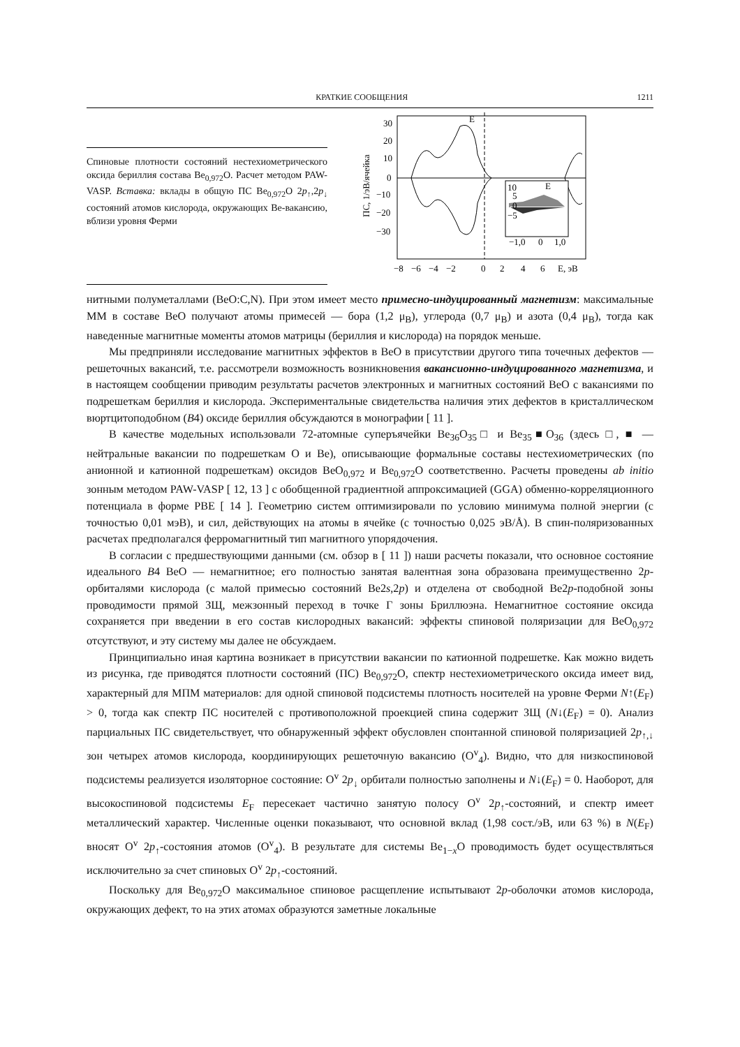КРАТКИЕ СООБЩЕНИЯ 1211
Спиновые плотности состояний нестехиометрического оксида бериллия состава Be<sub>0,972</sub>O. Расчет методом PAW-VASP. Вставка: вклады в общую ПС Be<sub>0,972</sub>O 2p<sub>↑</sub>,2p<sub>↓</sub> состояний атомов кислорода, окружающих Be-вакансию, вблизи уровня Ферми
30
20
10
0
−10
−20
−30
E
E
10
5
0
−5
−1,0
0
1,0
−8
−6
−4
−2
0
2
4
6
E, эВ
ПС, 1/эВ/ячейка
нитными полуметаллами (BeO:C,N). При этом имеет место примесно-индуцированный магнетизм: максимальные ММ в составе BeO получают атомы примесей — бора (1,2 μ<sub>B</sub>), углерода (0,7 μ<sub>B</sub>) и азота (0,4 μ<sub>B</sub>), тогда как наведенные магнитные моменты атомов матрицы (бериллия и кислорода) на порядок меньше.
Мы предприняли исследование магнитных эффектов в BeO в присутствии другого типа точечных дефектов — решеточных вакансий, т.е. рассмотрели возможность возникновения вакансионно-индуцированного магнетизма, и в настоящем сообщении приводим результаты расчетов электронных и магнитных состояний BeO с вакансиями по подрешеткам бериллия и кислорода. Экспериментальные свидетельства наличия этих дефектов в кристаллическом вюртцитоподобном (B4) оксиде бериллия обсуждаются в монографии [ 11 ].
В качестве модельных использовали 72-атомные суперъячейки Be<sub>36</sub>O<sub>35</sub>□ и Be<sub>35</sub>■O<sub>36</sub> (здесь □, ■ — нейтральные вакансии по подрешеткам O и Be), описывающие формальные составы нестехиометрических (по анионной и катионной подрешеткам) оксидов BeO<sub>0,972</sub> и Be<sub>0,972</sub>O соответственно. Расчеты проведены ab initio зонным методом PAW-VASP [ 12, 13 ] с обобщенной градиентной аппроксимацией (GGA) обменно-корреляционного потенциала в форме PBE [ 14 ]. Геометрию систем оптимизировали по условию минимума полной энергии (с точностью 0,01 мэВ), и сил, действующих на атомы в ячейке (с точностью 0,025 эВ/Å). В спин-поляризованных расчетах предполагался ферромагнитный тип магнитного упорядочения.
В согласии с предшествующими данными (см. обзор в [ 11 ]) наши расчеты показали, что основное состояние идеального B4 BeO — немагнитное; его полностью занятая валентная зона образована преимущественно 2p-орбиталями кислорода (с малой примесью состояний Be2s,2p) и отделена от свободной Be2p-подобной зоны проводимости прямой ЗЩ, межзонный переход в точке Γ зоны Бриллюэна. Немагнитное состояние оксида сохраняется при введении в его состав кислородных вакансий: эффекты спиновой поляризации для BeO<sub>0,972</sub> отсутствуют, и эту систему мы далее не обсуждаем.
Принципиально иная картина возникает в присутствии вакансии по катионной подрешетке. Как можно видеть из рисунка, где приводятся плотности состояний (ПС) Be<sub>0,972</sub>O, спектр нестехиометрического оксида имеет вид, характерный для МПМ материалов: для одной спиновой подсистемы плотность носителей на уровне Ферми N↑(E<sub>F</sub>) > 0, тогда как спектр ПС носителей с противоположной проекцией спина содержит ЗЩ (N↓(E<sub>F</sub>) = 0). Анализ парциальных ПС свидетельствует, что обнаруженный эффект обусловлен спонтанной спиновой поляризацией 2p<sub>↑,↓</sub> зон четырех атомов кислорода, координирующих решеточную вакансию (O<sup>v</sup><sub>4</sub>). Видно, что для низкоспиновой подсистемы реализуется изоляторное состояние: O<sup>v</sup> 2p<sub>↓</sub> орбитали полностью заполнены и N↓(E<sub>F</sub>) = 0. Наоборот, для высокоспиновой подсистемы E<sub>F</sub> пересекает частично занятую полосу O<sup>v</sup> 2p<sub>↑</sub>-состояний, и спектр имеет металлический характер. Численные оценки показывают, что основной вклад (1,98 сост./эВ, или 63 %) в N(E<sub>F</sub>) вносят O<sup>v</sup> 2p<sub>↑</sub>-состояния атомов (O<sup>v</sup><sub>4</sub>). В результате для системы Be<sub>1−x</sub>O проводимость будет осуществляться исключительно за счет спиновых O<sup>v</sup> 2p<sub>↑</sub>-состояний.
Поскольку для Be<sub>0,972</sub>O максимальное спиновое расщепление испытывают 2p-оболочки атомов кислорода, окружающих дефект, то на этих атомах образуются заметные локальные